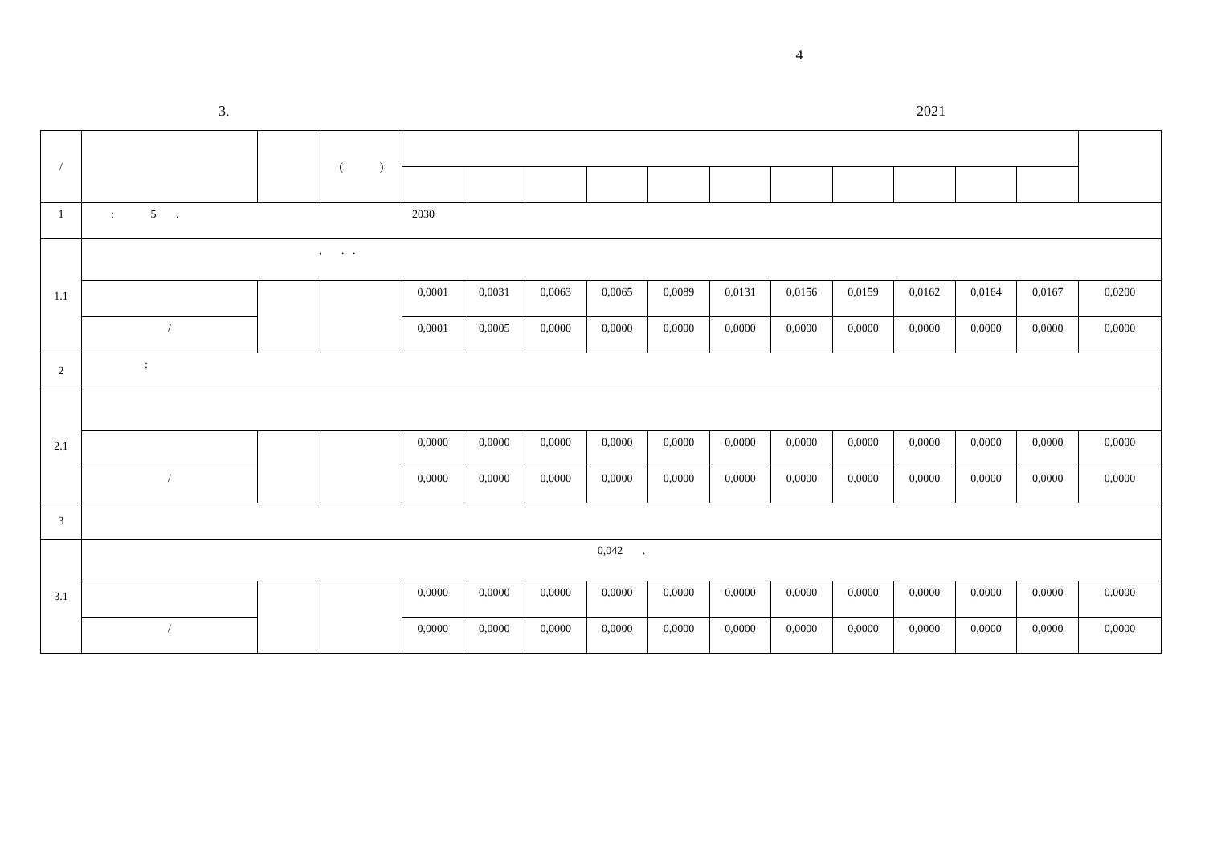4
3. 2021
| / | | | ( ) | | | | | | | | | | | | |
| 1 | : 5 . 2030 | | | | | | | | | | | | | | |
| 1.1 | , . . | | | | | | | | | | | | | | |
| | | | | 0,0001 | 0,0031 | 0,0063 | 0,0065 | 0,0089 | 0,0131 | 0,0156 | 0,0159 | 0,0162 | 0,0164 | 0,0167 | 0,0200 |
| | / | | | 0,0001 | 0,0005 | 0,0000 | 0,0000 | 0,0000 | 0,0000 | 0,0000 | 0,0000 | 0,0000 | 0,0000 | 0,0000 | 0,0000 |
| 2 | : | | | | | | | | | | | | | | |
| 2.1 | | | | | | | | | | | | | | | |
| | | | | 0,0000 | 0,0000 | 0,0000 | 0,0000 | 0,0000 | 0,0000 | 0,0000 | 0,0000 | 0,0000 | 0,0000 | 0,0000 | 0,0000 |
| | / | | | 0,0000 | 0,0000 | 0,0000 | 0,0000 | 0,0000 | 0,0000 | 0,0000 | 0,0000 | 0,0000 | 0,0000 | 0,0000 | 0,0000 |
| 3 | | | | | | | | | | | | | | | |
| 3.1 | 0,042 . | | | | | | | | | | | | | | |
| | | | | 0,0000 | 0,0000 | 0,0000 | 0,0000 | 0,0000 | 0,0000 | 0,0000 | 0,0000 | 0,0000 | 0,0000 | 0,0000 | 0,0000 |
| | / | | | 0,0000 | 0,0000 | 0,0000 | 0,0000 | 0,0000 | 0,0000 | 0,0000 | 0,0000 | 0,0000 | 0,0000 | 0,0000 | 0,0000 |